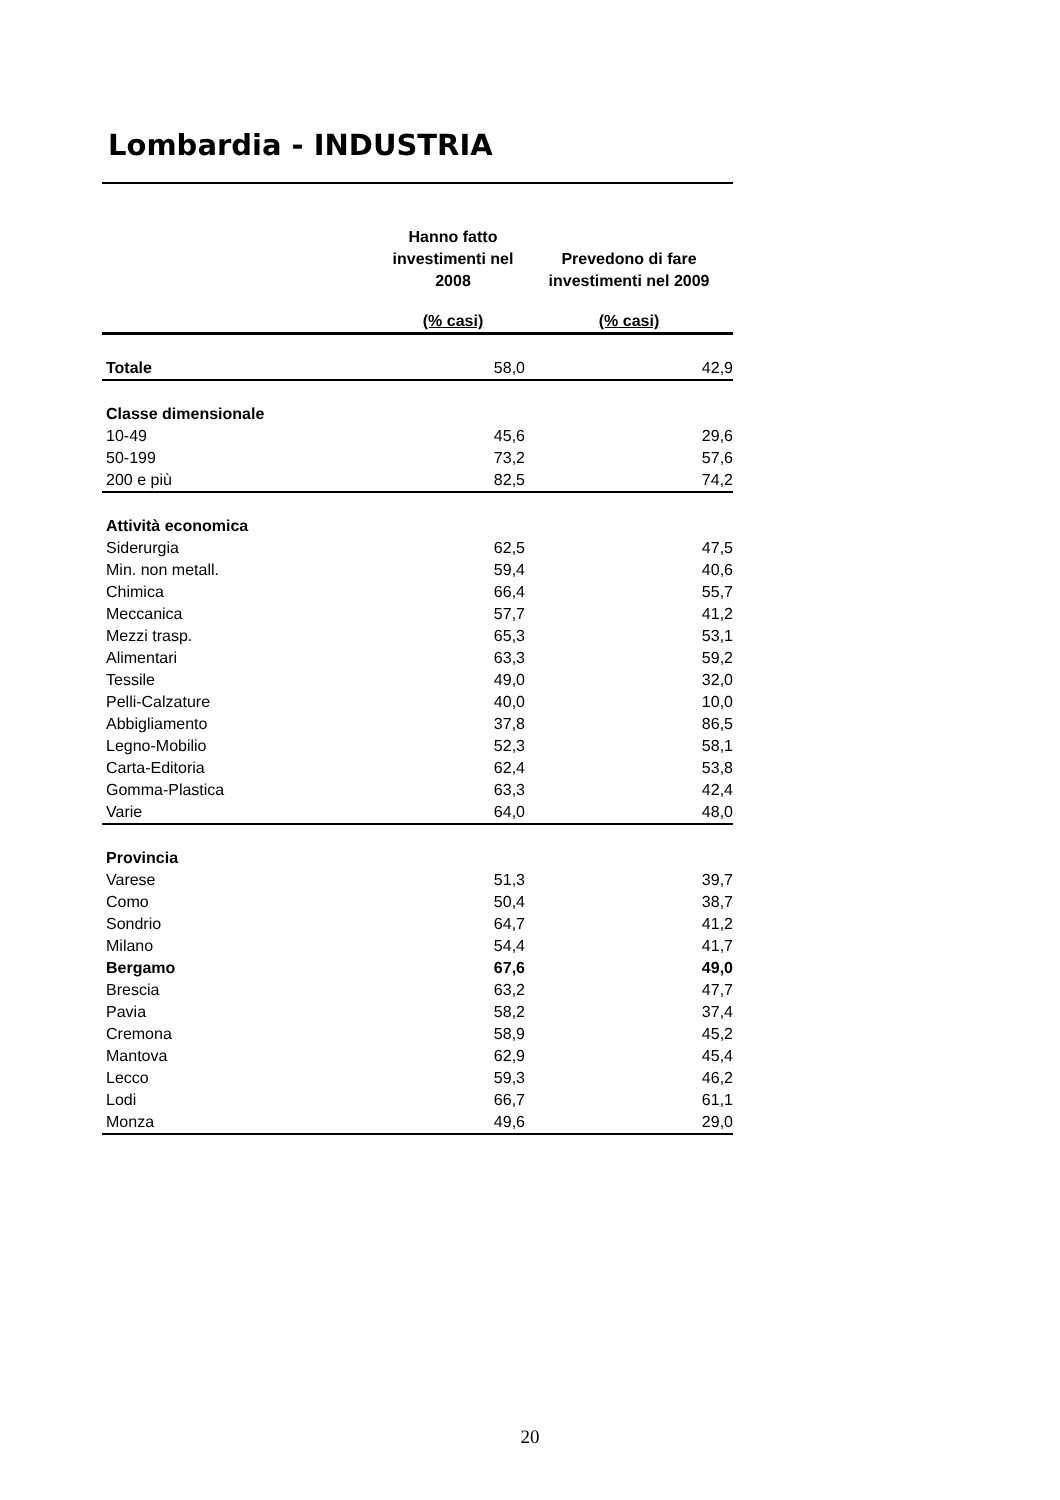Lombardia - INDUSTRIA
| | Hanno fatto investimenti nel 2008 | Prevedono di fare investimenti nel 2009 |
| --- | --- | --- |
| | (% casi) | (% casi) |
| Totale | 58,0 | 42,9 |
| Classe dimensionale | | |
| 10-49 | 45,6 | 29,6 |
| 50-199 | 73,2 | 57,6 |
| 200 e più | 82,5 | 74,2 |
| Attività economica | | |
| Siderurgia | 62,5 | 47,5 |
| Min. non metall. | 59,4 | 40,6 |
| Chimica | 66,4 | 55,7 |
| Meccanica | 57,7 | 41,2 |
| Mezzi trasp. | 65,3 | 53,1 |
| Alimentari | 63,3 | 59,2 |
| Tessile | 49,0 | 32,0 |
| Pelli-Calzature | 40,0 | 10,0 |
| Abbigliamento | 37,8 | 86,5 |
| Legno-Mobilio | 52,3 | 58,1 |
| Carta-Editoria | 62,4 | 53,8 |
| Gomma-Plastica | 63,3 | 42,4 |
| Varie | 64,0 | 48,0 |
| Provincia | | |
| Varese | 51,3 | 39,7 |
| Como | 50,4 | 38,7 |
| Sondrio | 64,7 | 41,2 |
| Milano | 54,4 | 41,7 |
| Bergamo | 67,6 | 49,0 |
| Brescia | 63,2 | 47,7 |
| Pavia | 58,2 | 37,4 |
| Cremona | 58,9 | 45,2 |
| Mantova | 62,9 | 45,4 |
| Lecco | 59,3 | 46,2 |
| Lodi | 66,7 | 61,1 |
| Monza | 49,6 | 29,0 |
20